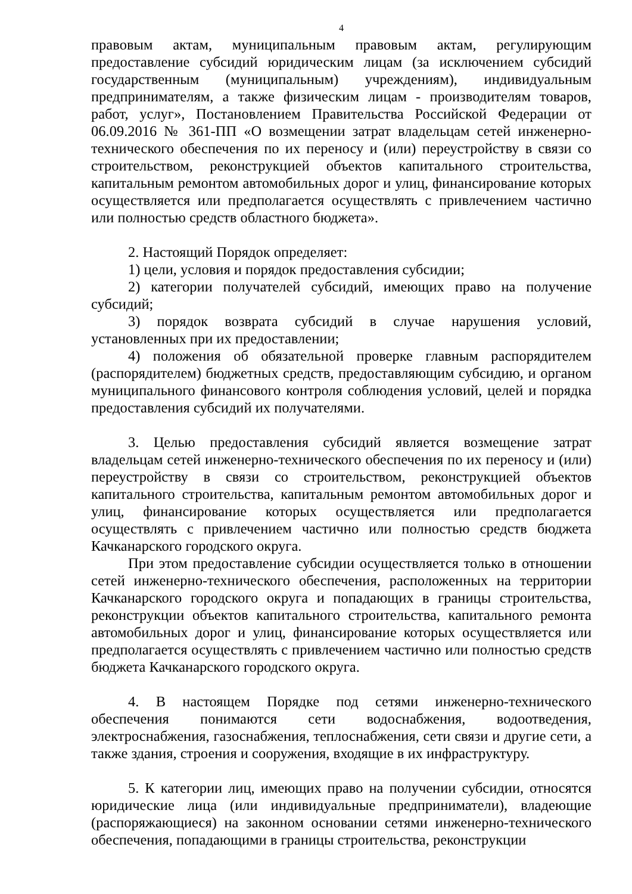4
правовым актам, муниципальным правовым актам, регулирующим предоставление субсидий юридическим лицам (за исключением субсидий государственным (муниципальным) учреждениям), индивидуальным предпринимателям, а также физическим лицам - производителям товаров, работ, услуг», Постановлением Правительства Российской Федерации от 06.09.2016 № 361-ПП «О возмещении затрат владельцам сетей инженерно-технического обеспечения по их переносу и (или) переустройству в связи со строительством, реконструкцией объектов капитального строительства, капитальным ремонтом автомобильных дорог и улиц, финансирование которых осуществляется или предполагается осуществлять с привлечением частично или полностью средств областного бюджета».
2. Настоящий Порядок определяет:
1) цели, условия и порядок предоставления субсидии;
2) категории получателей субсидий, имеющих право на получение субсидий;
3) порядок возврата субсидий в случае нарушения условий, установленных при их предоставлении;
4) положения об обязательной проверке главным распорядителем (распорядителем) бюджетных средств, предоставляющим субсидию, и органом муниципального финансового контроля соблюдения условий, целей и порядка предоставления субсидий их получателями.
3. Целью предоставления субсидий является возмещение затрат владельцам сетей инженерно-технического обеспечения по их переносу и (или) переустройству в связи со строительством, реконструкцией объектов капитального строительства, капитальным ремонтом автомобильных дорог и улиц, финансирование которых осуществляется или предполагается осуществлять с привлечением частично или полностью средств бюджета Качканарского городского округа.
При этом предоставление субсидии осуществляется только в отношении сетей инженерно-технического обеспечения, расположенных на территории Качканарского городского округа и попадающих в границы строительства, реконструкции объектов капитального строительства, капитального ремонта автомобильных дорог и улиц, финансирование которых осуществляется или предполагается осуществлять с привлечением частично или полностью средств бюджета Качканарского городского округа.
4. В настоящем Порядке под сетями инженерно-технического обеспечения понимаются сети водоснабжения, водоотведения, электроснабжения, газоснабжения, теплоснабжения, сети связи и другие сети, а также здания, строения и сооружения, входящие в их инфраструктуру.
5. К категории лиц, имеющих право на получении субсидии, относятся юридические лица (или индивидуальные предприниматели), владеющие (распоряжающиеся) на законном основании сетями инженерно-технического обеспечения, попадающими в границы строительства, реконструкции